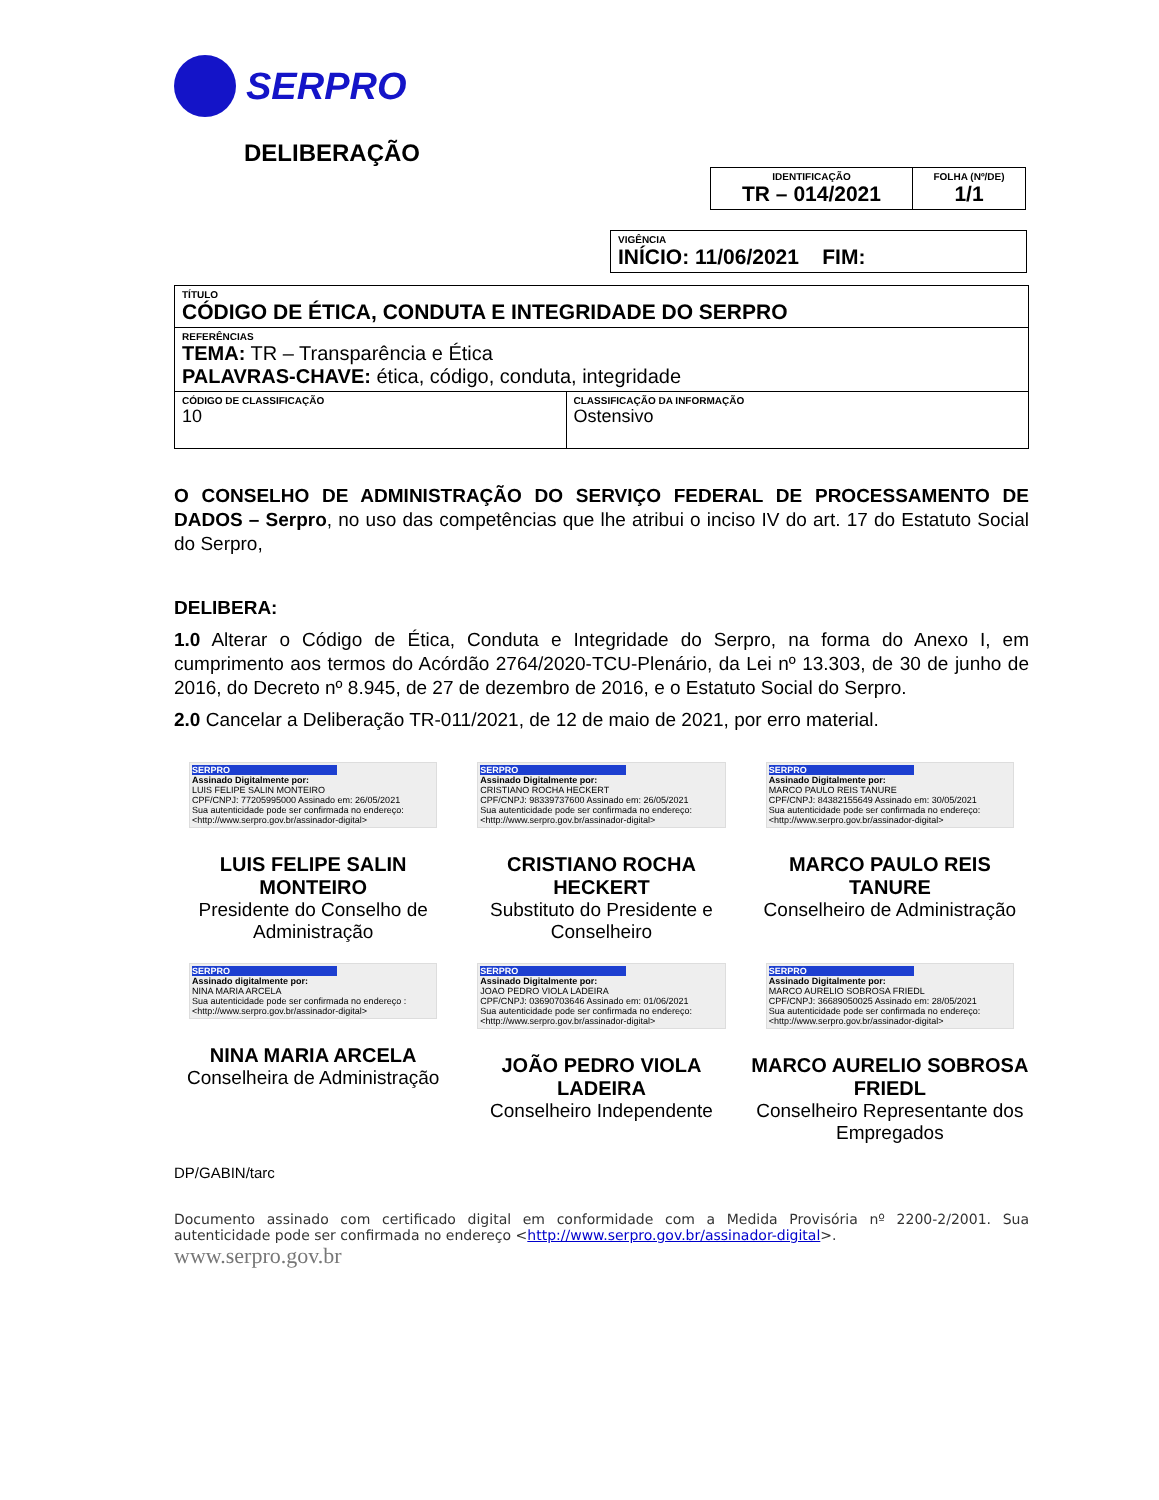SERPRO
DELIBERAÇÃO
| IDENTIFICAÇÃO TR – 014/2021 | FOLHA (Nº/DE) 1/1 |
| VIGÊNCIA INÍCIO: 11/06/2021 FIM: |
| TÍTULO CÓDIGO DE ÉTICA, CONDUTA E INTEGRIDADE DO SERPRO | |
| REFERÊNCIAS TEMA: TR – Transparência e Ética PALAVRAS-CHAVE: ética, código, conduta, integridade | |
| CÓDIGO DE CLASSIFICAÇÃO 10 | CLASSIFICAÇÃO DA INFORMAÇÃO Ostensivo |
O CONSELHO DE ADMINISTRAÇÃO DO SERVIÇO FEDERAL DE PROCESSAMENTO DE DADOS – Serpro, no uso das competências que lhe atribui o inciso IV do art. 17 do Estatuto Social do Serpro,
DELIBERA:
1.0 Alterar o Código de Ética, Conduta e Integridade do Serpro, na forma do Anexo I, em cumprimento aos termos do Acórdão 2764/2020-TCU-Plenário, da Lei nº 13.303, de 30 de junho de 2016, do Decreto nº 8.945, de 27 de dezembro de 2016, e o Estatuto Social do Serpro.
2.0 Cancelar a Deliberação TR-011/2021, de 12 de maio de 2021, por erro material.
SERPRO
Assinado Digitalmente por:
LUIS FELIPE SALIN MONTEIRO
CPF/CNPJ: 77205995000 Assinado em: 26/05/2021
Sua autenticidade pode ser confirmada no endereço: <http://www.serpro.gov.br/assinador-digital>
LUIS FELIPE SALIN MONTEIRO
Presidente do Conselho de Administração
SERPRO
Assinado Digitalmente por:
CRISTIANO ROCHA HECKERT
CPF/CNPJ: 98339737600 Assinado em: 26/05/2021
Sua autenticidade pode ser confirmada no endereço: <http://www.serpro.gov.br/assinador-digital>
CRISTIANO ROCHA HECKERT
Substituto do Presidente e Conselheiro
SERPRO
Assinado Digitalmente por:
MARCO PAULO REIS TANURE
CPF/CNPJ: 84382155649 Assinado em: 30/05/2021
Sua autenticidade pode ser confirmada no endereço: <http://www.serpro.gov.br/assinador-digital>
MARCO PAULO REIS TANURE
Conselheiro de Administração
SERPRO
Assinado digitalmente por:
NINA MARIA ARCELA
Sua autenticidade pode ser confirmada no endereço : <http://www.serpro.gov.br/assinador-digital>
NINA MARIA ARCELA
Conselheira de Administração
SERPRO
Assinado Digitalmente por:
JOAO PEDRO VIOLA LADEIRA
CPF/CNPJ: 03690703646 Assinado em: 01/06/2021
Sua autenticidade pode ser confirmada no endereço: <http://www.serpro.gov.br/assinador-digital>
JOÃO PEDRO VIOLA LADEIRA
Conselheiro Independente
SERPRO
Assinado Digitalmente por:
MARCO AURELIO SOBROSA FRIEDL
CPF/CNPJ: 36689050025 Assinado em: 28/05/2021
Sua autenticidade pode ser confirmada no endereço: <http://www.serpro.gov.br/assinador-digital>
MARCO AURELIO SOBROSA FRIEDL
Conselheiro Representante dos Empregados
DP/GABIN/tarc
Documento assinado com certificado digital em conformidade com a Medida Provisória nº 2200-2/2001. Sua autenticidade pode ser confirmada no endereço <http://www.serpro.gov.br/assinador-digital>.
www.serpro.gov.br